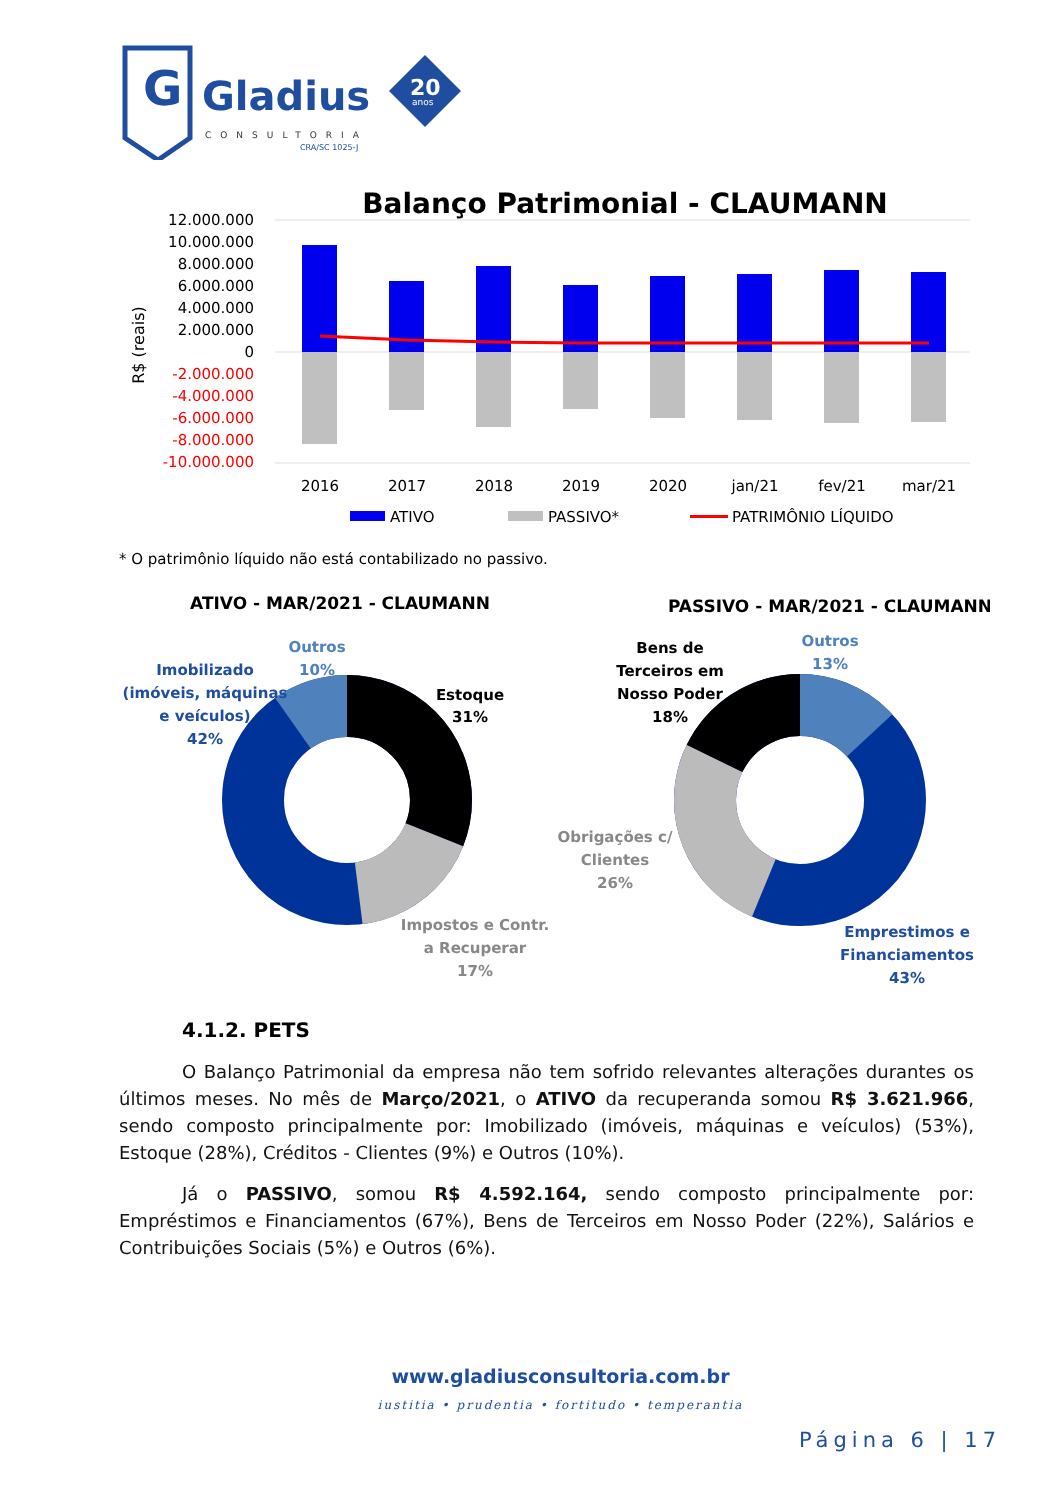G
Gladius
CONSULTORIA
CRA/SC 1025-J
20
anos
Balanço Patrimonial - CLAUMANN
12.000.000
10.000.000
8.000.000
6.000.000
4.000.000
2.000.000
0
-2.000.000
-4.000.000
-6.000.000
-8.000.000
-10.000.000
R$ (reais)
2016
2017
2018
2019
2020
jan/21
fev/21
mar/21
ATIVO
PASSIVO*
PATRIMÔNIO LÍQUIDO
* O patrimônio líquido não está contabilizado no passivo.
ATIVO - MAR/2021 - CLAUMANN
PASSIVO - MAR/2021 - CLAUMANN
Estoque
31%
Impostos e Contr.
a Recuperar
17%
Imobilizado
(imóveis, máquinas
e veículos)
42%
Outros
10%
Bens de
Terceiros em
Nosso Poder
18%
Outros
13%
Obrigações c/
Clientes
26%
Emprestimos e
Financiamentos
43%
4.1.2. PETS
O Balanço Patrimonial da empresa não tem sofrido relevantes alterações durantes os últimos meses. No mês de Março/2021, o ATIVO da recuperanda somou R$ 3.621.966, sendo composto principalmente por: Imobilizado (imóveis, máquinas e veículos) (53%), Estoque (28%), Créditos - Clientes (9%) e Outros (10%).
Já o PASSIVO, somou R$ 4.592.164, sendo composto principalmente por: Empréstimos e Financiamentos (67%), Bens de Terceiros em Nosso Poder (22%), Salários e Contribuições Sociais (5%) e Outros (6%).
www.gladiusconsultoria.com.br
iustitia • prudentia • fortitudo • temperantia
Página 6 | 17